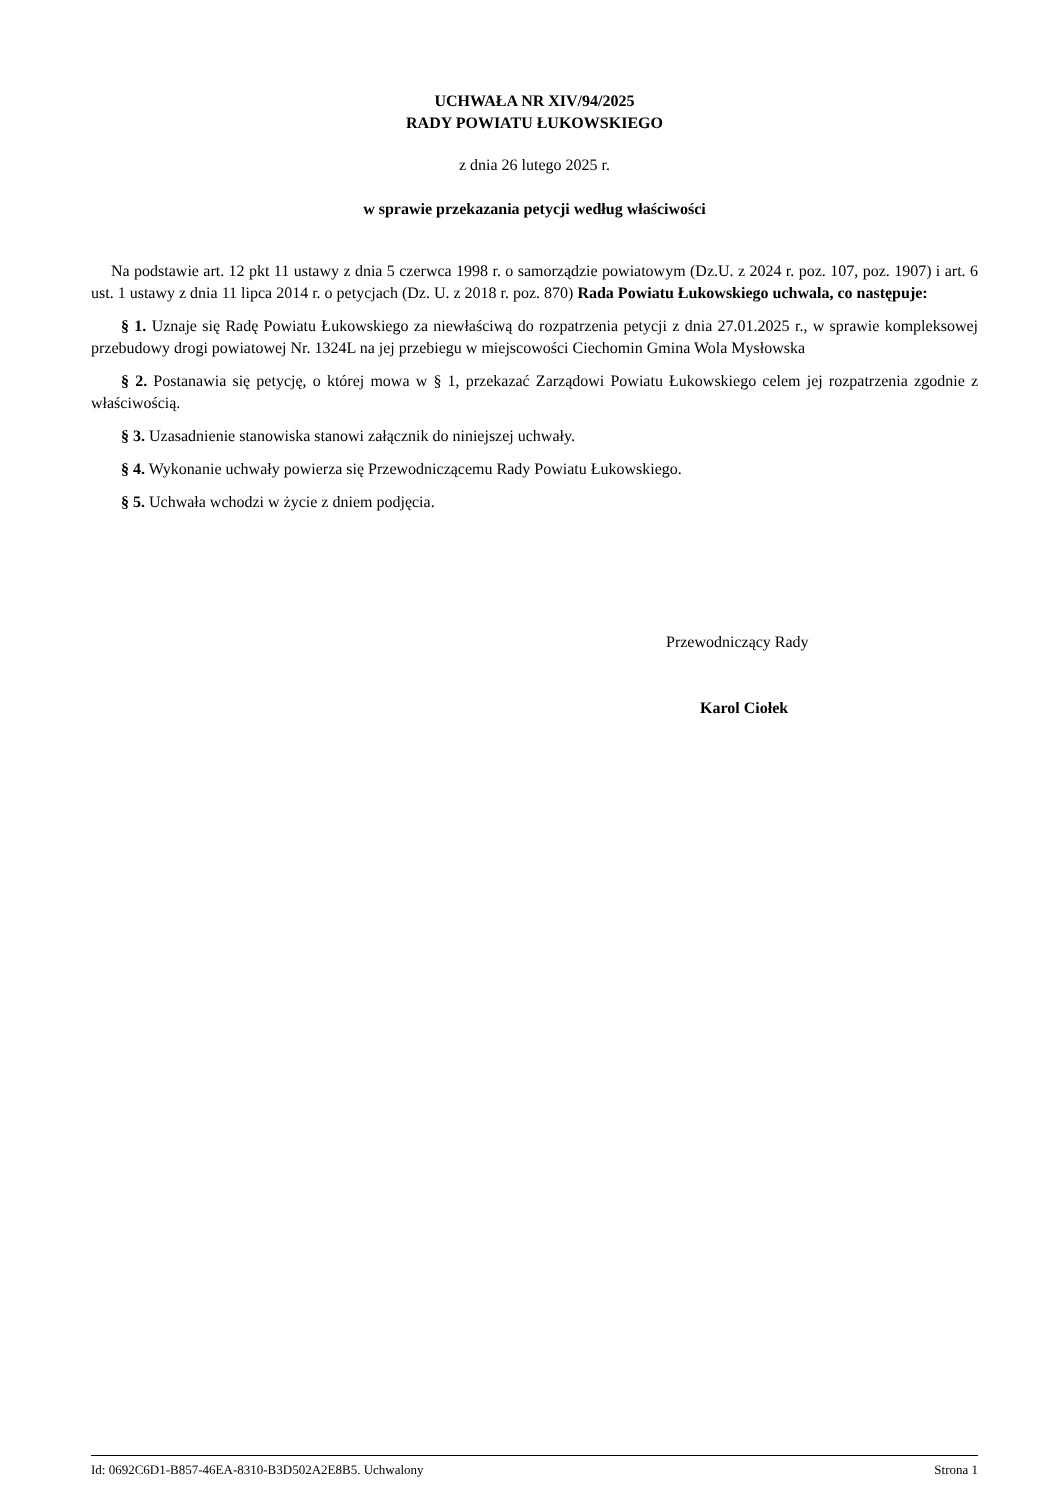UCHWAŁA NR XIV/94/2025
RADY POWIATU ŁUKOWSKIEGO
z dnia 26 lutego 2025 r.
w sprawie przekazania petycji według właściwości
Na podstawie art. 12 pkt 11 ustawy z dnia 5 czerwca 1998 r. o samorządzie powiatowym (Dz.U. z 2024 r. poz. 107, poz. 1907) i art. 6 ust. 1 ustawy z dnia 11 lipca 2014 r. o petycjach (Dz. U. z 2018 r. poz. 870) Rada Powiatu Łukowskiego uchwala, co następuje:
§ 1. Uznaje się Radę Powiatu Łukowskiego za niewłaściwą do rozpatrzenia petycji z dnia 27.01.2025 r., w sprawie kompleksowej przebudowy drogi powiatowej Nr. 1324L na jej przebiegu w miejscowości Ciechomin Gmina Wola Mysłowska
§ 2. Postanawia się petycję, o której mowa w § 1, przekazać Zarządowi Powiatu Łukowskiego celem jej rozpatrzenia zgodnie z właściwością.
§ 3. Uzasadnienie stanowiska stanowi załącznik do niniejszej uchwały.
§ 4. Wykonanie uchwały powierza się Przewodniczącemu Rady Powiatu Łukowskiego.
§ 5. Uchwała wchodzi w życie z dniem podjęcia.
Przewodniczący Rady
Karol Ciołek
Id: 0692C6D1-B857-46EA-8310-B3D502A2E8B5. Uchwalony Strona 1